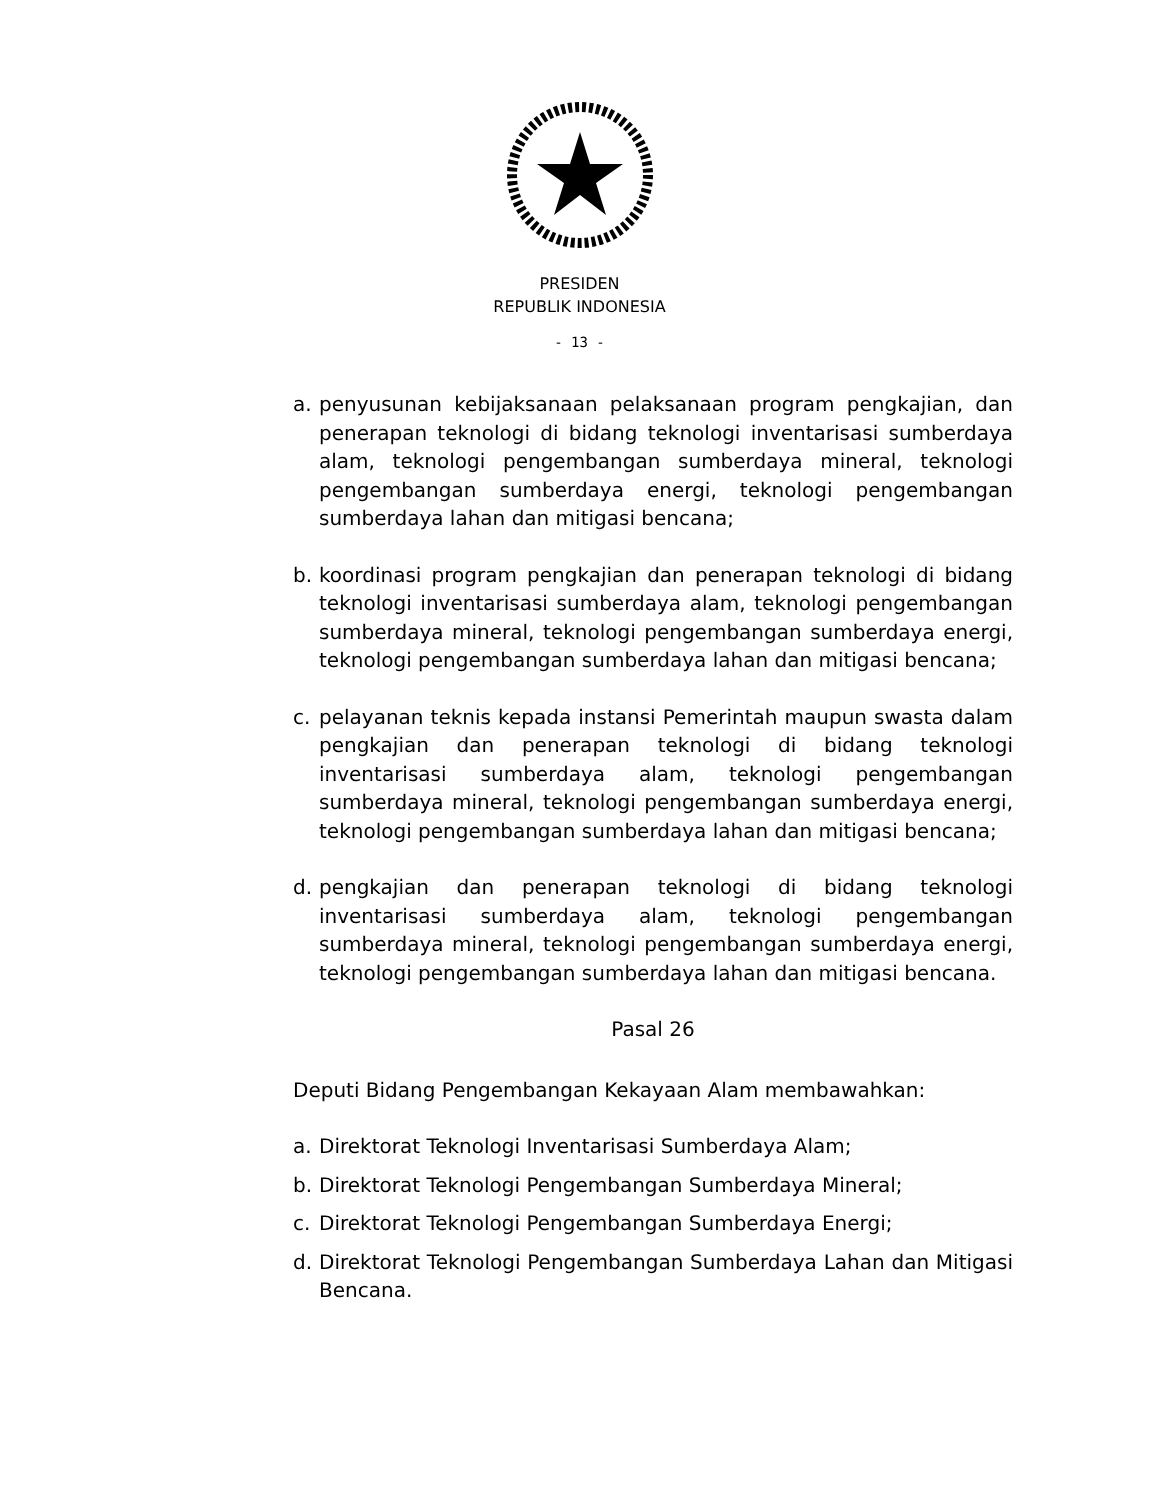PRESIDEN
REPUBLIK INDONESIA
- 13 -
a. penyusunan kebijaksanaan pelaksanaan program pengkajian, dan penerapan teknologi di bidang teknologi inventarisasi sumberdaya alam, teknologi pengembangan sumberdaya mineral, teknologi pengembangan sumberdaya energi, teknologi pengembangan sumberdaya lahan dan mitigasi bencana;
b. koordinasi program pengkajian dan penerapan teknologi di bidang teknologi inventarisasi sumberdaya alam, teknologi pengembangan sumberdaya mineral, teknologi pengembangan sumberdaya energi, teknologi pengembangan sumberdaya lahan dan mitigasi bencana;
c. pelayanan teknis kepada instansi Pemerintah maupun swasta dalam pengkajian dan penerapan teknologi di bidang teknologi inventarisasi sumberdaya alam, teknologi pengembangan sumberdaya mineral, teknologi pengembangan sumberdaya energi, teknologi pengembangan sumberdaya lahan dan mitigasi bencana;
d. pengkajian dan penerapan teknologi di bidang teknologi inventarisasi sumberdaya alam, teknologi pengembangan sumberdaya mineral, teknologi pengembangan sumberdaya energi, teknologi pengembangan sumberdaya lahan dan mitigasi bencana.
Pasal 26
Deputi Bidang Pengembangan Kekayaan Alam membawahkan:
a. Direktorat Teknologi Inventarisasi Sumberdaya Alam;
b. Direktorat Teknologi Pengembangan Sumberdaya Mineral;
c. Direktorat Teknologi Pengembangan Sumberdaya Energi;
d. Direktorat Teknologi Pengembangan Sumberdaya Lahan dan Mitigasi Bencana.